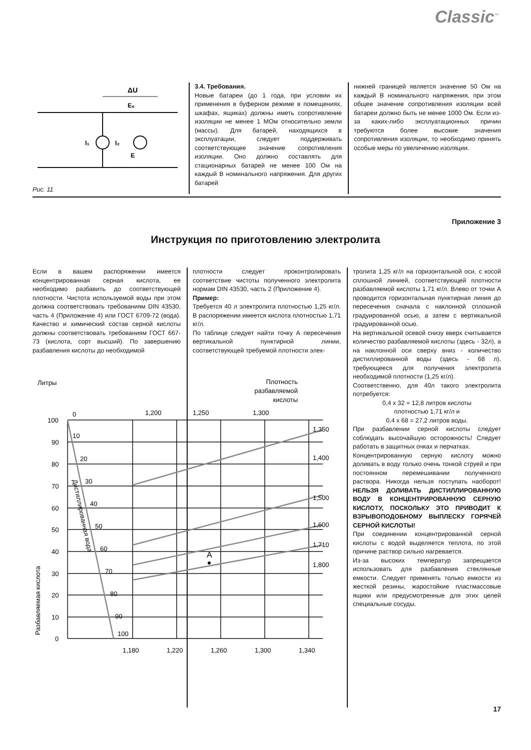Classic<sup>™</sup>
ΔU
I₁
I₂
Е₆
E
Рис. 11
3.4. Требования.
Новые батареи (до 1 года, при условии их применения в буферном режиме в помещениях, шкафах, ящиках) должны иметь сопротивление изоляции не менее 1 МОм относительно земли (массы). Для батарей, находящихся в эксплуатации, следует поддерживать соответствующее значение сопротивления изоляции. Оно должно составлять для стационарных батарей не менее 100 Ом на каждый В номинального напряжения. Для других батарей
нижней границей является значение 50 Ом на каждый В номинального напряжения, при этом общее значение сопротивления изоляции всей батареи должно быть не менее 1000 Ом. Если из-за каких-либо эксплуатационных причин требуются более высокие значения сопротивления изоляции, то необходимо принять особые меры по увеличению изоляции.
Приложение 3
Инструкция по приготовлению электролита
Если в вашем распоряжении имеется концентрированная серная кислота, ее необходимо разбавить до соответствующей плотности. Чистота используемой воды при этом должна соответствовать требованиям DIN 43530, часть 4 (Приложение 4) или ГОСТ 6709-72 (вода). Качество и химический состав серной кислоты должны соответствовать требованиям ГОСТ 667-73 (кислота, сорт высший). По завершению разбавления кислоты до необходимой
плотности следует проконтролировать соответствие чистоты полученного электролита нормам DIN 43530, часть 2 (Приложение 4).
Пример:
Требуется 40 л электролита плотностью 1,25 кг/л. В распоряжении имеется кислота плотностью 1,71 кг/л.
По таблице следует найти точку А пересечения вертикальной пунктирной линии, соответствующей требуемой плотности элек-
тролита 1,25 кг/л на горизонтальной оси, с косой сплошной линией, соответствующей плотности разбавляемой кислоты 1,71 кг/л. Влево от точки А проводится горизонтальная пунктирная линия до пересечения сначала с наклонной сплошной градуированной осью, а затем с вертикальной градуированной осью.
На вертикальной осевой снизу вверх считывается количество разбавляемой кислоты (здесь - 32л), а на наклонной оси сверху вниз - количество дистиллированной воды (здесь - 68 л), требующееся для получения электролита необходимой плотности (1,25 кг/л).
Соответственно, для 40л такого электролита потребуется:
0,4 х 32 = 12,8 литров кислоты
плотностью 1,71 кг/л и
0,4 х 68 = 27,2 литров воды.
При разбавлении серной кислоты следует соблюдать высочайшую осторожность! Следует работать в защитных очках и перчатках.
Концентрированную серную кислоту можно доливать в воду только очень тонкой струей и при постоянном перемешивании полученного раствора. Никогда нельзя поступать наоборот! НЕЛЬЗЯ ДОЛИВАТЬ ДИСТИЛЛИРОВАННУЮ ВОДУ В КОНЦЕНТРИРОВАННУЮ СЕРНУЮ КИСЛОТУ, ПОСКОЛЬКУ ЭТО ПРИВОДИТ К ВЗРЫВОПОДОБНОМУ ВЫПЛЕСКУ ГОРЯЧЕЙ СЕРНОЙ КИСЛОТЫ!
При соединении концентрированной серной кислоты с водой выделяется теплота, по этой причине раствор сильно нагревается.
Из-за высоких температур запрещается использовать для разбавления стеклянные емкости. Следует применять только емкости из жесткой резины, жаростойкие пластмассовые ящики или предусмотренные для этих целей специальные сосуды.
Литры
Плотность
разбавляемой
кислоты
A
100
90
80
70
60
50
40
30
20
10
0
1,180
1,220
1,260
1,300
1,340
0
1,200
1,250
1,300
1,350
1,400
1,500
1,600
1,710
1,800
10
20
30
40
50
60
70
80
90
100
Разбавляемая кислота
Дистиллированная вода
17